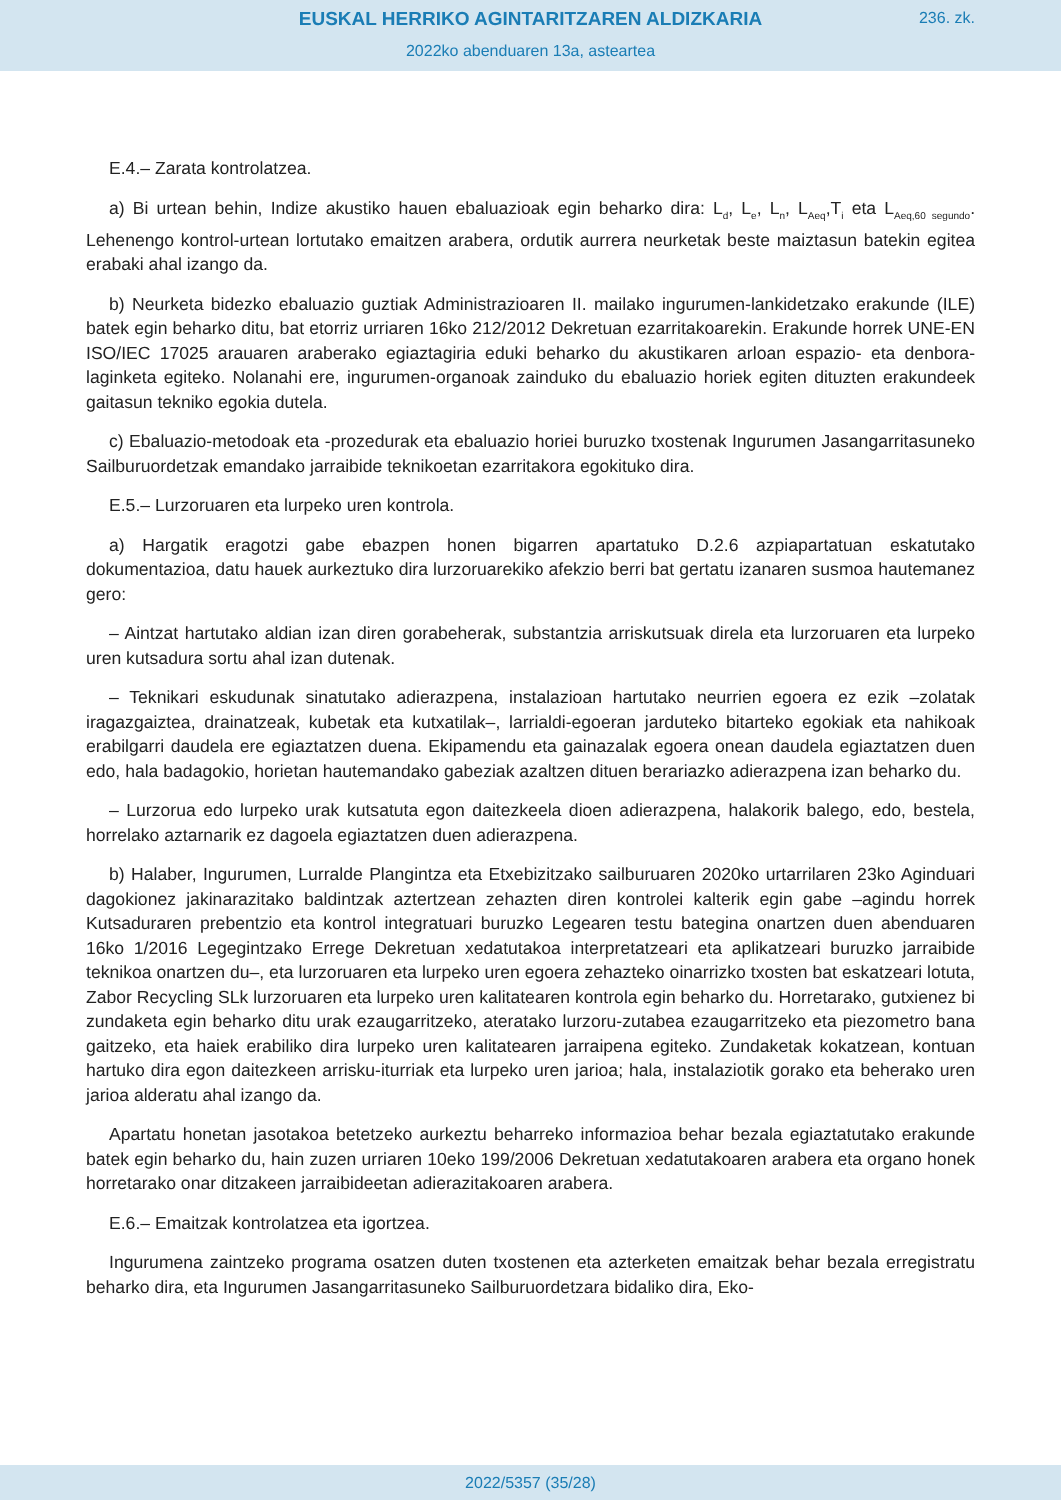EUSKAL HERRIKO AGINTARITZAREN ALDIZKARIA
236. zk.
2022ko abenduaren 13a, asteartea
E.4.– Zarata kontrolatzea.
a) Bi urtean behin, Indize akustiko hauen ebaluazioak egin beharko dira: L<sub>d</sub>, L<sub>e</sub>, L<sub>n</sub>, L<sub>Aeq</sub>,T<sub>i</sub> eta L<sub>Aeq,60 segundo</sub>. Lehenengo kontrol-urtean lortutako emaitzen arabera, ordutik aurrera neurketak beste maiztasun batekin egitea erabaki ahal izango da.
b) Neurketa bidezko ebaluazio guztiak Administrazioaren II. mailako ingurumen-lankidetzako erakunde (ILE) batek egin beharko ditu, bat etorriz urriaren 16ko 212/2012 Dekretuan ezarritakoarekin. Erakunde horrek UNE-EN ISO/IEC 17025 arauaren araberako egiaztagiria eduki beharko du akustikaren arloan espazio- eta denbora-laginketa egiteko. Nolanahi ere, ingurumen-organoak zainduko du ebaluazio horiek egiten dituzten erakundeek gaitasun tekniko egokia dutela.
c) Ebaluazio-metodoak eta -prozedurak eta ebaluazio horiei buruzko txostenak Ingurumen Jasangarritasuneko Sailburuordetzak emandako jarraibide teknikoetan ezarritakora egokituko dira.
E.5.– Lurzoruaren eta lurpeko uren kontrola.
a) Hargatik eragotzi gabe ebazpen honen bigarren apartatuko D.2.6 azpiapartatuan eskatutako dokumentazioa, datu hauek aurkeztuko dira lurzoruarekiko afekzio berri bat gertatu izanaren susmoa hautemanez gero:
– Aintzat hartutako aldian izan diren gorabeherak, substantzia arriskutsuak direla eta lurzoruaren eta lurpeko uren kutsadura sortu ahal izan dutenak.
– Teknikari eskudunak sinatutako adierazpena, instalazioan hartutako neurrien egoera ez ezik –zolatak iragazgaiztea, drainatzeak, kubetak eta kutxatilak–, larrialdi-egoeran jarduteko bitarteko egokiak eta nahikoak erabilgarri daudela ere egiaztatzen duena. Ekipamendu eta gainazalak egoera onean daudela egiaztatzen duen edo, hala badagokio, horietan hautemandako gabeziak azaltzen dituen berariazko adierazpena izan beharko du.
– Lurzorua edo lurpeko urak kutsatuta egon daitezkeela dioen adierazpena, halakorik balego, edo, bestela, horrelako aztarnarik ez dagoela egiaztatzen duen adierazpena.
b) Halaber, Ingurumen, Lurralde Plangintza eta Etxebizitzako sailburuaren 2020ko urtarrilaren 23ko Aginduari dagokionez jakinarazitako baldintzak aztertzean zehazten diren kontrolei kalterik egin gabe –agindu horrek Kutsaduraren prebentzio eta kontrol integratuari buruzko Legearen testu bategina onartzen duen abenduaren 16ko 1/2016 Legegintzako Errege Dekretuan xedatutakoa interpretatzeari eta aplikatzeari buruzko jarraibide teknikoa onartzen du–, eta lurzoruaren eta lurpeko uren egoera zehazteko oinarrizko txosten bat eskatzeari lotuta, Zabor Recycling SLk lurzoruaren eta lurpeko uren kalitatearen kontrola egin beharko du. Horretarako, gutxienez bi zundaketa egin beharko ditu urak ezaugarritzeko, ateratako lurzoru-zutabea ezaugarritzeko eta piezometro bana gaitzeko, eta haiek erabiliko dira lurpeko uren kalitatearen jarraipena egiteko. Zundaketak kokatzean, kontuan hartuko dira egon daitezkeen arrisku-iturriak eta lurpeko uren jarioa; hala, instalaziotik gorako eta beherako uren jarioa alderatu ahal izango da.
Apartatu honetan jasotakoa betetzeko aurkeztu beharreko informazioa behar bezala egiaztatutako erakunde batek egin beharko du, hain zuzen urriaren 10eko 199/2006 Dekretuan xedatutakoaren arabera eta organo honek horretarako onar ditzakeen jarraibideetan adierazitakoaren arabera.
E.6.– Emaitzak kontrolatzea eta igortzea.
Ingurumena zaintzeko programa osatzen duten txostenen eta azterketen emaitzak behar bezala erregistratu beharko dira, eta Ingurumen Jasangarritasuneko Sailburuordetzara bidaliko dira, Eko-
2022/5357 (35/28)